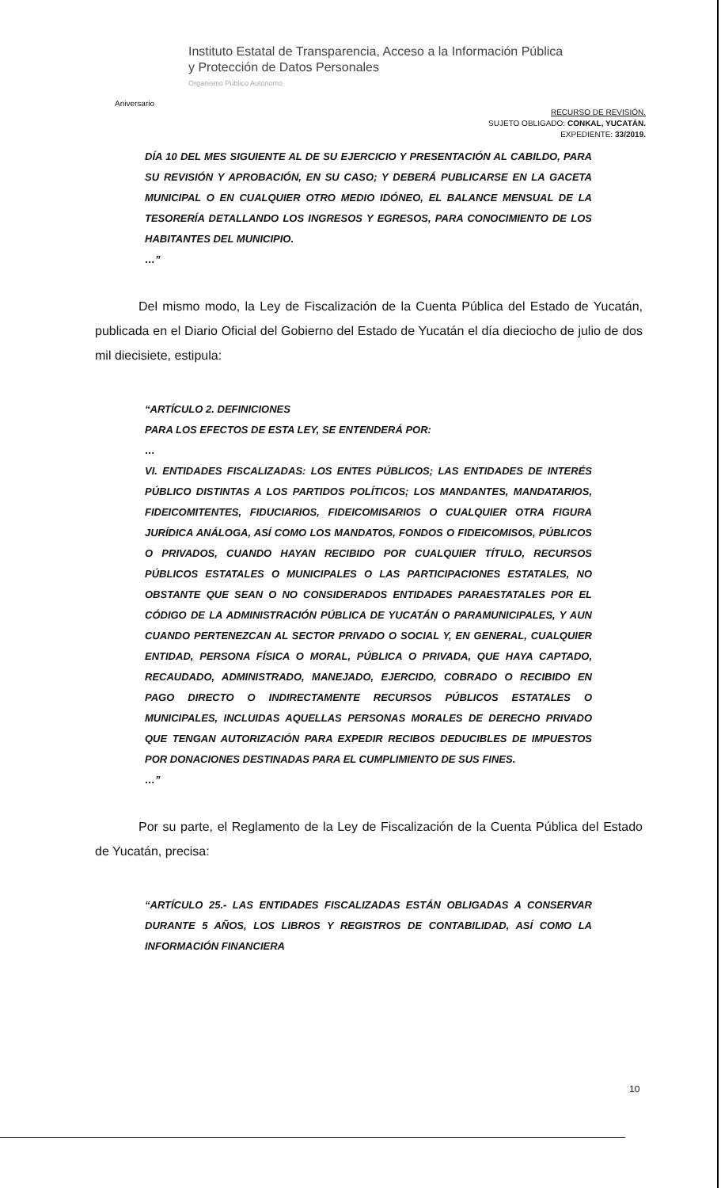Aniversario
Instituto Estatal de Transparencia, Acceso a la Información Pública
y Protección de Datos Personales
Organismo Público Autónomo
RECURSO DE REVISIÓN.
SUJETO OBLIGADO: CONKAL, YUCATÁN.
EXPEDIENTE: 33/2019.
DÍA 10 DEL MES SIGUIENTE AL DE SU EJERCICIO Y PRESENTACIÓN AL CABILDO, PARA SU REVISIÓN Y APROBACIÓN, EN SU CASO; Y DEBERÁ PUBLICARSE EN LA GACETA MUNICIPAL O EN CUALQUIER OTRO MEDIO IDÓNEO, EL BALANCE MENSUAL DE LA TESORERÍA DETALLANDO LOS INGRESOS Y EGRESOS, PARA CONOCIMIENTO DE LOS HABITANTES DEL MUNICIPIO.
…”
Del mismo modo, la Ley de Fiscalización de la Cuenta Pública del Estado de Yucatán, publicada en el Diario Oficial del Gobierno del Estado de Yucatán el día dieciocho de julio de dos mil diecisiete, estipula:
“ARTÍCULO 2. DEFINICIONES
PARA LOS EFECTOS DE ESTA LEY, SE ENTENDERÁ POR:
…
VI. ENTIDADES FISCALIZADAS: LOS ENTES PÚBLICOS; LAS ENTIDADES DE INTERÉS PÚBLICO DISTINTAS A LOS PARTIDOS POLÍTICOS; LOS MANDANTES, MANDATARIOS, FIDEICOMITENTES, FIDUCIARIOS, FIDEICOMISARIOS O CUALQUIER OTRA FIGURA JURÍDICA ANÁLOGA, ASÍ COMO LOS MANDATOS, FONDOS O FIDEICOMISOS, PÚBLICOS O PRIVADOS, CUANDO HAYAN RECIBIDO POR CUALQUIER TÍTULO, RECURSOS PÚBLICOS ESTATALES O MUNICIPALES O LAS PARTICIPACIONES ESTATALES, NO OBSTANTE QUE SEAN O NO CONSIDERADOS ENTIDADES PARAESTATALES POR EL CÓDIGO DE LA ADMINISTRACIÓN PÚBLICA DE YUCATÁN O PARAMUNICIPALES, Y AUN CUANDO PERTENEZCAN AL SECTOR PRIVADO O SOCIAL Y, EN GENERAL, CUALQUIER ENTIDAD, PERSONA FÍSICA O MORAL, PÚBLICA O PRIVADA, QUE HAYA CAPTADO, RECAUDADO, ADMINISTRADO, MANEJADO, EJERCIDO, COBRADO O RECIBIDO EN PAGO DIRECTO O INDIRECTAMENTE RECURSOS PÚBLICOS ESTATALES O MUNICIPALES, INCLUIDAS AQUELLAS PERSONAS MORALES DE DERECHO PRIVADO QUE TENGAN AUTORIZACIÓN PARA EXPEDIR RECIBOS DEDUCIBLES DE IMPUESTOS POR DONACIONES DESTINADAS PARA EL CUMPLIMIENTO DE SUS FINES.
…”
Por su parte, el Reglamento de la Ley de Fiscalización de la Cuenta Pública del Estado de Yucatán, precisa:
“ARTÍCULO 25.- LAS ENTIDADES FISCALIZADAS ESTÁN OBLIGADAS A CONSERVAR DURANTE 5 AÑOS, LOS LIBROS Y REGISTROS DE CONTABILIDAD, ASÍ COMO LA INFORMACIÓN FINANCIERA
10